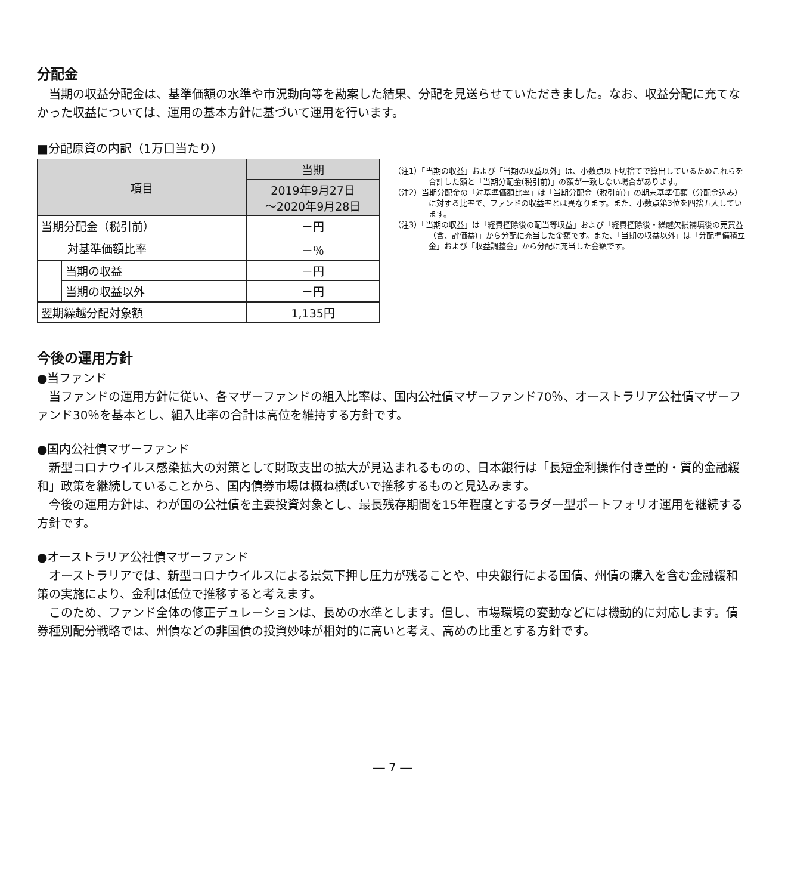分配金
当期の収益分配金は、基準価額の水準や市況動向等を勘案した結果、分配を見送らせていただきました。なお、収益分配に充てなかった収益については、運用の基本方針に基づいて運用を行います。
■分配原資の内訳（1万口当たり）
| 項目 | | 当期 |
| --- | --- | --- |
| | | 2019年9月27日 ～2020年9月28日 |
| 当期分配金（税引前） | | －円 |
| 対基準価額比率 | | －％ |
| | 当期の収益 | －円 |
| | 当期の収益以外 | －円 |
| 翌期繰越分配対象額 | | 1,135円 |
（注1）「当期の収益」および「当期の収益以外」は、小数点以下切捨てで算出しているためこれらを合計した額と「当期分配金(税引前)」の額が一致しない場合があります。
（注2）当期分配金の「対基準価額比率」は「当期分配金（税引前)」の期末基準価額（分配金込み）に対する比率で、ファンドの収益率とは異なります。また、小数点第3位を四捨五入しています。
（注3）「当期の収益」は「経費控除後の配当等収益」および「経費控除後・繰越欠損補填後の売買益（含、評価益)」から分配に充当した金額です。また、「当期の収益以外」は「分配準備積立金」および「収益調整金」から分配に充当した金額です。
今後の運用方針
●当ファンド
当ファンドの運用方針に従い、各マザーファンドの組入比率は、国内公社債マザーファンド70％、オーストラリア公社債マザーファンド30％を基本とし、組入比率の合計は高位を維持する方針です。
●国内公社債マザーファンド
新型コロナウイルス感染拡大の対策として財政支出の拡大が見込まれるものの、日本銀行は「長短金利操作付き量的・質的金融緩和」政策を継続していることから、国内債券市場は概ね横ばいで推移するものと見込みます。
今後の運用方針は、わが国の公社債を主要投資対象とし、最長残存期間を15年程度とするラダー型ポートフォリオ運用を継続する方針です。
●オーストラリア公社債マザーファンド
オーストラリアでは、新型コロナウイルスによる景気下押し圧力が残ることや、中央銀行による国債、州債の購入を含む金融緩和策の実施により、金利は低位で推移すると考えます。
このため、ファンド全体の修正デュレーションは、長めの水準とします。但し、市場環境の変動などには機動的に対応します。債券種別配分戦略では、州債などの非国債の投資妙味が相対的に高いと考え、高めの比重とする方針です。
― 7 ―